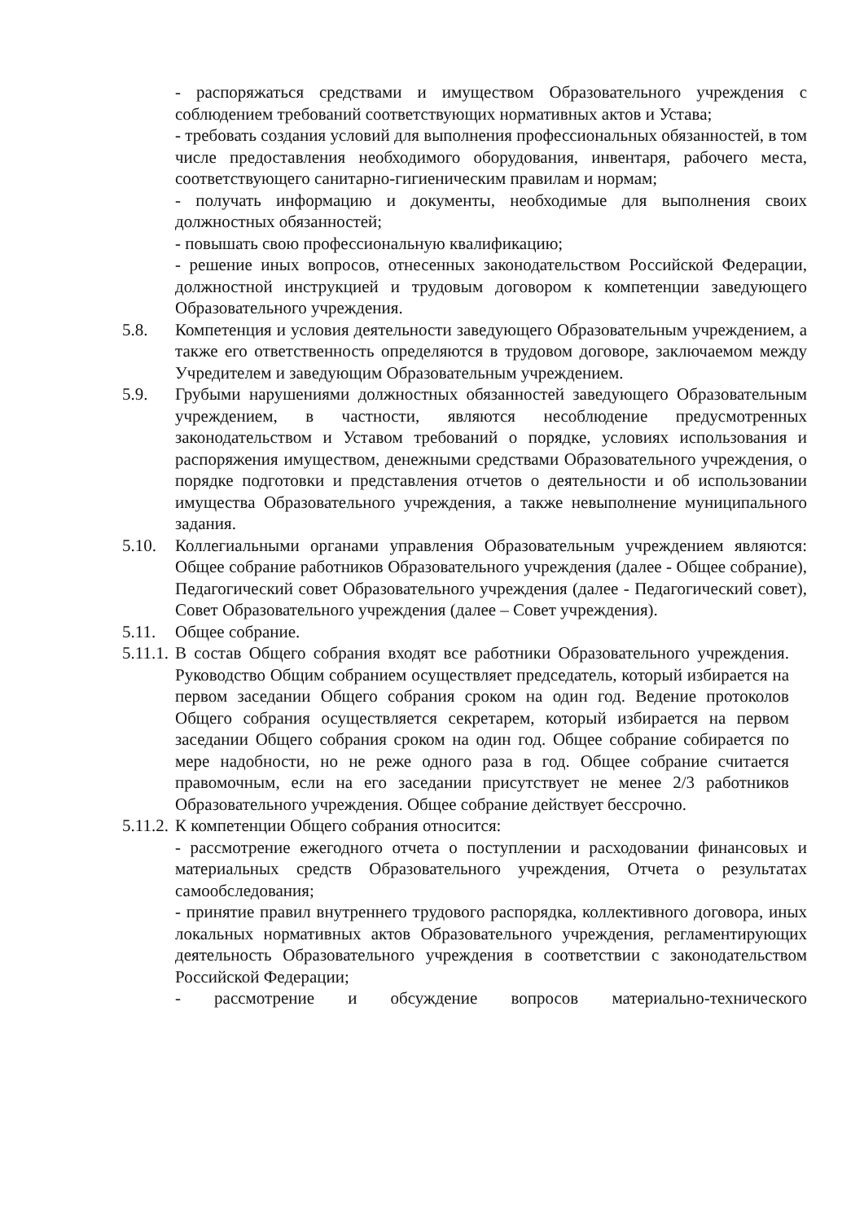- распоряжаться средствами и имуществом Образовательного учреждения с соблюдением требований соответствующих нормативных актов и Устава;
- требовать создания условий для выполнения профессиональных обязанностей, в том числе предоставления необходимого оборудования, инвентаря, рабочего места, соответствующего санитарно-гигиеническим правилам и нормам;
- получать информацию и документы, необходимые для выполнения своих должностных обязанностей;
- повышать свою профессиональную квалификацию;
- решение иных вопросов, отнесенных законодательством Российской Федерации, должностной инструкцией и трудовым договором к компетенции заведующего Образовательного учреждения.
5.8. Компетенция и условия деятельности заведующего Образовательным учреждением, а также его ответственность определяются в трудовом договоре, заключаемом между Учредителем и заведующим Образовательным учреждением.
5.9. Грубыми нарушениями должностных обязанностей заведующего Образовательным учреждением, в частности, являются несоблюдение предусмотренных законодательством и Уставом требований о порядке, условиях использования и распоряжения имуществом, денежными средствами Образовательного учреждения, о порядке подготовки и представления отчетов о деятельности и об использовании имущества Образовательного учреждения, а также невыполнение муниципального задания.
5.10. Коллегиальными органами управления Образовательным учреждением являются: Общее собрание работников Образовательного учреждения (далее - Общее собрание), Педагогический совет Образовательного учреждения (далее - Педагогический совет), Совет Образовательного учреждения (далее – Совет учреждения).
5.11. Общее собрание.
5.11.1.
В состав Общего собрания входят все работники Образовательного учреждения. Руководство Общим собранием осуществляет председатель, который избирается на первом заседании Общего собрания сроком на один год. Ведение протоколов Общего собрания осуществляется секретарем, который избирается на первом заседании Общего собрания сроком на один год. Общее собрание собирается по мере надобности, но не реже одного раза в год. Общее собрание считается правомочным, если на его заседании присутствует не менее 2/3 работников Образовательного учреждения. Общее собрание действует бессрочно.
5.11.2.
К компетенции Общего собрания относится:
- рассмотрение ежегодного отчета о поступлении и расходовании финансовых и материальных средств Образовательного учреждения, Отчета о результатах самообследования;
- принятие правил внутреннего трудового распорядка, коллективного договора, иных локальных нормативных актов Образовательного учреждения, регламентирующих деятельность Образовательного учреждения в соответствии с законодательством Российской Федерации;
- рассмотрение и обсуждение вопросов материально-технического